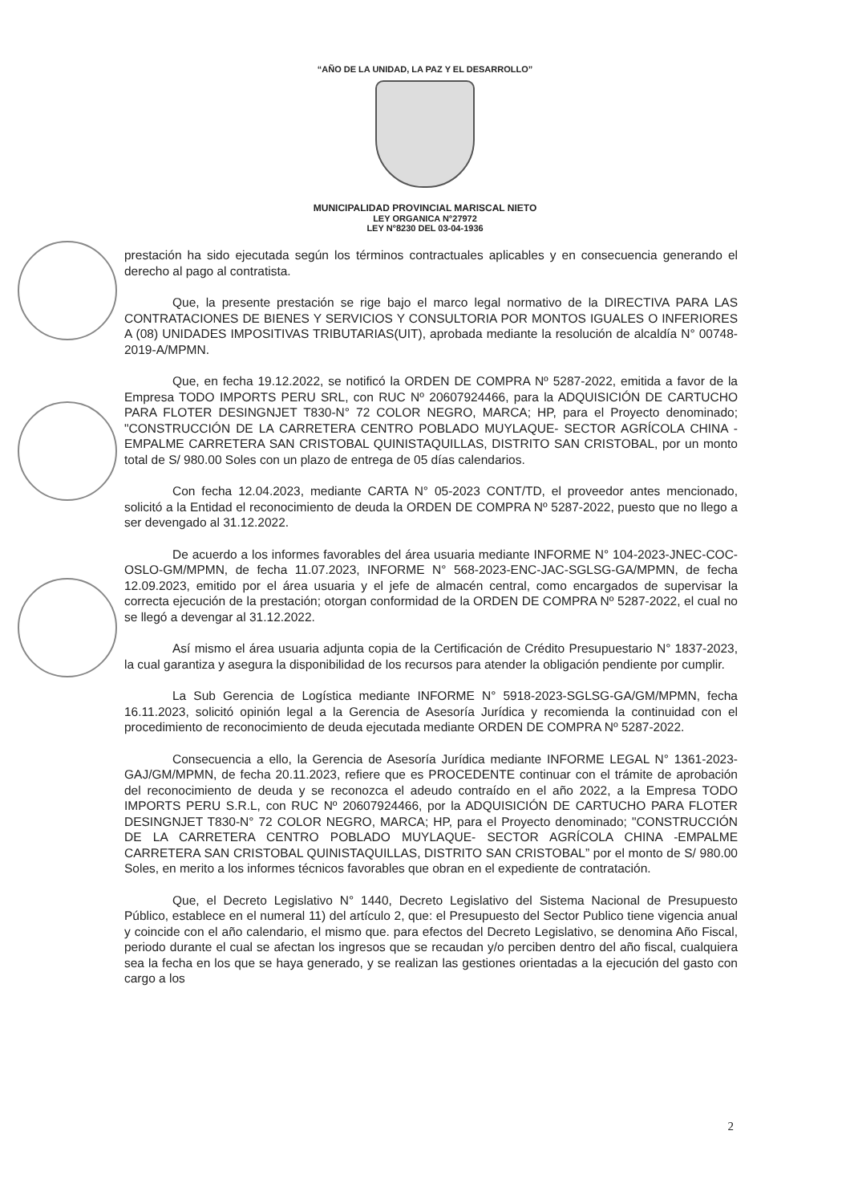“AÑO DE LA UNIDAD, LA PAZ Y EL DESARROLLO”
MUNICIPALIDAD PROVINCIAL MARISCAL NIETO
LEY ORGANICA N°27972
LEY N°8230 DEL 03-04-1936
prestación ha sido ejecutada según los términos contractuales aplicables y en consecuencia generando el derecho al pago al contratista.
Que, la presente prestación se rige bajo el marco legal normativo de la DIRECTIVA PARA LAS CONTRATACIONES DE BIENES Y SERVICIOS Y CONSULTORIA POR MONTOS IGUALES O INFERIORES A (08) UNIDADES IMPOSITIVAS TRIBUTARIAS(UIT), aprobada mediante la resolución de alcaldía N° 00748-2019-A/MPMN.
Que, en fecha 19.12.2022, se notificó la ORDEN DE COMPRA Nº 5287-2022, emitida a favor de la Empresa TODO IMPORTS PERU SRL, con RUC Nº 20607924466, para la ADQUISICIÓN DE CARTUCHO PARA FLOTER DESINGNJET T830-N° 72 COLOR NEGRO, MARCA; HP, para el Proyecto denominado; "CONSTRUCCIÓN DE LA CARRETERA CENTRO POBLADO MUYLAQUE- SECTOR AGRÍCOLA CHINA -EMPALME CARRETERA SAN CRISTOBAL QUINISTAQUILLAS, DISTRITO SAN CRISTOBAL, por un monto total de S/ 980.00 Soles con un plazo de entrega de 05 días calendarios.
Con fecha 12.04.2023, mediante CARTA N° 05-2023 CONT/TD, el proveedor antes mencionado, solicitó a la Entidad el reconocimiento de deuda la ORDEN DE COMPRA Nº 5287-2022, puesto que no llego a ser devengado al 31.12.2022.
De acuerdo a los informes favorables del área usuaria mediante INFORME N° 104-2023-JNEC-COC-OSLO-GM/MPMN, de fecha 11.07.2023, INFORME N° 568-2023-ENC-JAC-SGLSG-GA/MPMN, de fecha 12.09.2023, emitido por el área usuaria y el jefe de almacén central, como encargados de supervisar la correcta ejecución de la prestación; otorgan conformidad de la ORDEN DE COMPRA Nº 5287-2022, el cual no se llegó a devengar al 31.12.2022.
Así mismo el área usuaria adjunta copia de la Certificación de Crédito Presupuestario N° 1837-2023, la cual garantiza y asegura la disponibilidad de los recursos para atender la obligación pendiente por cumplir.
La Sub Gerencia de Logística mediante INFORME N° 5918-2023-SGLSG-GA/GM/MPMN, fecha 16.11.2023, solicitó opinión legal a la Gerencia de Asesoría Jurídica y recomienda la continuidad con el procedimiento de reconocimiento de deuda ejecutada mediante ORDEN DE COMPRA Nº 5287-2022.
Consecuencia a ello, la Gerencia de Asesoría Jurídica mediante INFORME LEGAL N° 1361-2023-GAJ/GM/MPMN, de fecha 20.11.2023, refiere que es PROCEDENTE continuar con el trámite de aprobación del reconocimiento de deuda y se reconozca el adeudo contraído en el año 2022, a la Empresa TODO IMPORTS PERU S.R.L, con RUC Nº 20607924466, por la ADQUISICIÓN DE CARTUCHO PARA FLOTER DESINGNJET T830-N° 72 COLOR NEGRO, MARCA; HP, para el Proyecto denominado; "CONSTRUCCIÓN DE LA CARRETERA CENTRO POBLADO MUYLAQUE- SECTOR AGRÍCOLA CHINA -EMPALME CARRETERA SAN CRISTOBAL QUINISTAQUILLAS, DISTRITO SAN CRISTOBAL” por el monto de S/ 980.00 Soles, en merito a los informes técnicos favorables que obran en el expediente de contratación.
Que, el Decreto Legislativo N° 1440, Decreto Legislativo del Sistema Nacional de Presupuesto Público, establece en el numeral 11) del artículo 2, que: el Presupuesto del Sector Publico tiene vigencia anual y coincide con el año calendario, el mismo que. para efectos del Decreto Legislativo, se denomina Año Fiscal, periodo durante el cual se afectan los ingresos que se recaudan y/o perciben dentro del año fiscal, cualquiera sea la fecha en los que se haya generado, y se realizan las gestiones orientadas a la ejecución del gasto con cargo a los
2